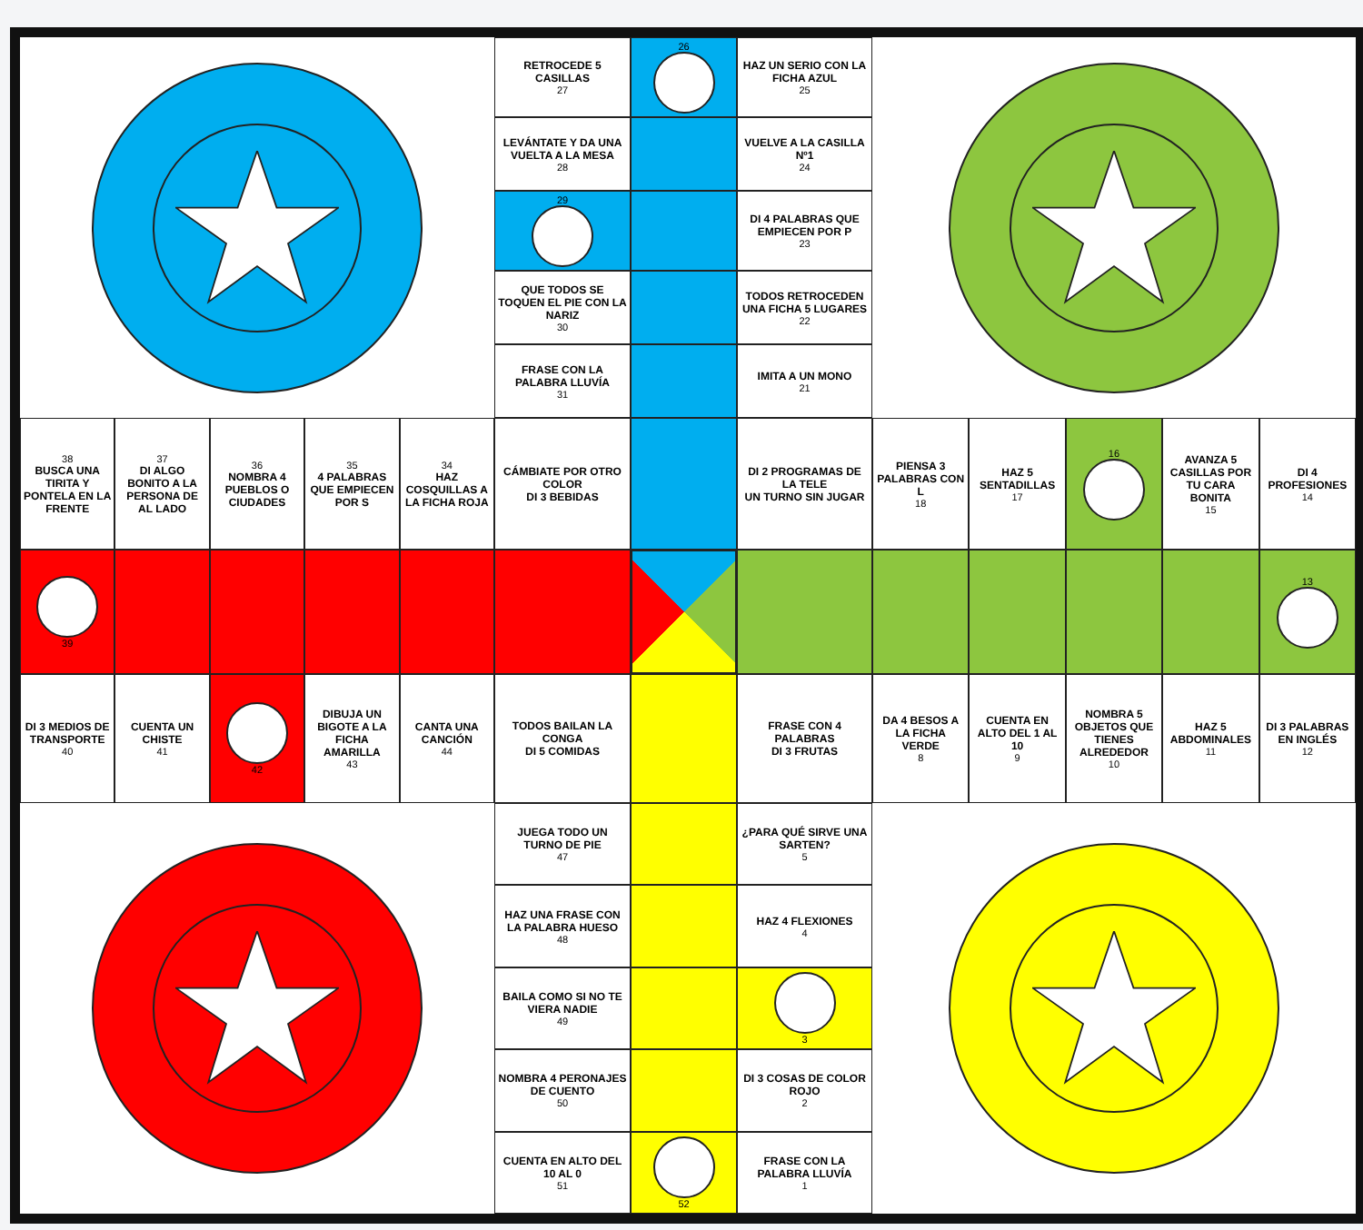RETROCEDE 5 CASILLAS
27
26
HAZ UN SERIO CON LA FICHA AZUL
25
LEVÁNTATE Y DA UNA VUELTA A LA MESA
28
VUELVE A LA CASILLA Nº1
24
29
DI 4 PALABRAS QUE EMPIECEN POR P
23
QUE TODOS SE TOQUEN EL PIE CON LA NARIZ
30
TODOS RETROCEDEN UNA FICHA 5 LUGARES
22
FRASE CON LA PALABRA LLUVÍA
31
IMITA A UN MONO
21
38
BUSCA UNA TIRITA Y PONTELA EN LA FRENTE
37
DI ALGO BONITO A LA PERSONA DE AL LADO
36
NOMBRA 4 PUEBLOS O CIUDADES
35
4 PALABRAS QUE EMPIECEN POR S
34
HAZ COSQUILLAS A LA FICHA ROJA
39
DI 3 MEDIOS DE TRANSPORTE
40
CUENTA UN CHISTE
41
42
DIBUJA UN BIGOTE A LA FICHA AMARILLA
43
CANTA UNA CANCIÓN
44
CÁMBIATE POR OTRO COLOR
DI 3 BEBIDAS
DI 2 PROGRAMAS DE LA TELE
UN TURNO SIN JUGAR
TODOS BAILAN LA CONGA
DI 5 COMIDAS
FRASE CON 4 PALABRAS
DI 3 FRUTAS
PIENSA 3 PALABRAS CON L
18
HAZ 5 SENTADILLAS
17
16
AVANZA 5 CASILLAS POR TU CARA BONITA
15
DI 4 PROFESIONES
14
13
DA 4 BESOS A LA FICHA VERDE
8
CUENTA EN ALTO DEL 1 AL 10
9
NOMBRA 5 OBJETOS QUE TIENES ALREDEDOR
10
HAZ 5 ABDOMINALES
11
DI 3 PALABRAS EN INGLÉS
12
JUEGA TODO UN TURNO DE PIE
47
¿PARA QUÉ SIRVE UNA SARTEN?
5
HAZ UNA FRASE CON LA PALABRA HUESO
48
HAZ 4 FLEXIONES
4
BAILA COMO SI NO TE VIERA NADIE
49
3
NOMBRA 4 PERONAJES DE CUENTO
50
DI 3 COSAS DE COLOR ROJO
2
CUENTA EN ALTO DEL 10 AL 0
51
52
FRASE CON LA PALABRA LLUVÍA
1